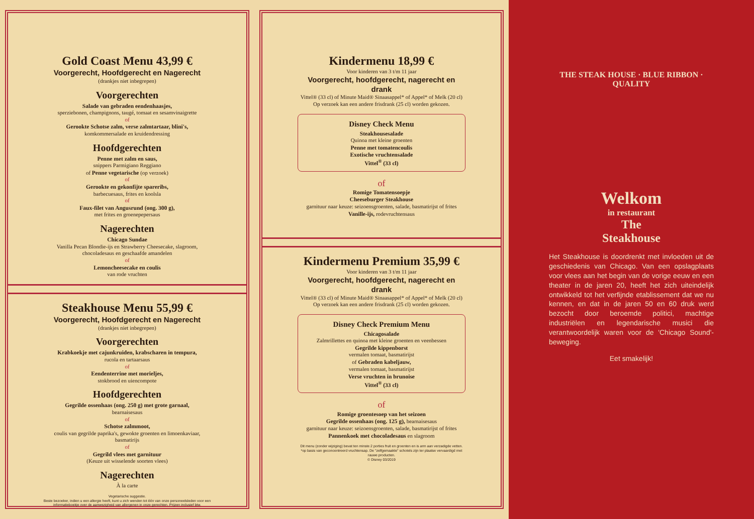Gold Coast Menu 43,99 €
Voorgerecht, Hoofdgerecht en Nagerecht
(drankjes niet inbegrepen)
Voorgerechten
Salade van gebraden eendenhaasjes,
sperziebonen, champignons, taugé, tomaat en sesamvinaigrette
of
Gerookte Schotse zalm, verse zalmtartaar, blini's,
komkommersalade en kruidendressing
Hoofdgerechten
Penne met zalm en saus,
snippers Parmigiano Reggiano
of Penne vegetarische (op verzoek)
of
Gerookte en gekonfijte spareribs,
barbecuesaus, frites en koolsla
of
Faux-filet van Angusrund (ong. 300 g),
met frites en groenepepersaus
Nagerechten
Chicago Sundae
Vanilla Pecan Blondie-ijs en Strawberry Cheesecake, slagroom, chocoladesaus en geschaafde amandelen
of
Lemoncheesecake en coulis
van rode vruchten
Steakhouse Menu 55,99 €
Voorgerecht, Hoofdgerecht en Nagerecht
(drankjes niet inbegrepen)
Voorgerechten
Krabkoekje met cajunkruiden, krabscharen in tempura,
rucola en tartaarsaus
of
Eendenterrine met morieljes,
stokbrood en uiencompote
Hoofdgerechten
Gegrilde ossenhaas (ong. 250 g) met grote garnaal,
bearnaisesaus
of
Schotse zalmmoot,
coulis van gegrilde paprika's, gewokte groenten en limoenkaviaar, basmatirijs
of
Gegrild vlees met garnituur
(Keuze uit wisselende soorten vlees)
Nagerechten
À la carte
Vegetarische suggestie.
Beste bezoeker, indien u een allergie heeft, kunt u zich wenden tot één van onze personeelsleden voor een informatieboekje over de aanwezigheid van allergenen in onze gerechten. Prijzen inclusief btw.
Kindermenu 18,99 €
Voor kinderen van 3 t/m 11 jaar
Voorgerecht, hoofdgerecht, nagerecht en drank
Vittel® (33 cl) of Minute Maid® Sinaasappel* of Appel* of Melk (20 cl)
Op verzoek kan een andere frisdrank (25 cl) worden gekozen.
Disney Check Menu
Steakhousesalade
Quinoa met kleine groenten
Penne met tomatencoulis
Exotische vruchtensalade
Vittel<sup>®</sup> (33 cl)
of
Romige Tomatensoepje
Cheeseburger Steakhouse
garnituur naar keuze: seizoensgroenten, salade, basmatirijst of frites
Vanille-ijs, rodevruchtensaus
Kindermenu Premium 35,99 €
Voor kinderen van 3 t/m 11 jaar
Voorgerecht, hoofdgerecht, nagerecht en drank
Vittel® (33 cl) of Minute Maid® Sinaasappel* of Appel* of Melk (20 cl)
Op verzoek kan een andere frisdrank (25 cl) worden gekozen.
Disney Check Premium Menu
Chicagosalade
Zalmrillettes en quinoa met kleine groenten en veenbessen
Gegrilde kippenborst
vermalen tomaat, basmatirijst
of Gebraden kabeljauw,
vermalen tomaat, basmatirijst
Verse vruchten in brunoise
Vittel<sup>®</sup> (33 cl)
of
Romige groentesoep van het seizoen
Gegrilde ossenhaas (ong. 125 g), bearnaisesaus
garnituur naar keuze: seizoensgroenten, salade, basmatirijst of frites
Pannenkoek met chocoladesaus en slagroom
Dit menu (zonder wijziging) bevat ten minste 2 porties fruit en groenten en is arm aan verzadigde vetten.
*op basis van geconcentreerd vruchtensap. De "zelfgemaakte" schotels zijn ter plaatse vervaardigd met rauwe producten.
© Disney 03/2019
THE STEAK HOUSE · BLUE RIBBON · QUALITY
Welkom
in restaurant
The
Steakhouse
Het Steakhouse is doordrenkt met invloeden uit de geschiedenis van Chicago. Van een opslagplaats voor vlees aan het begin van de vorige eeuw en een theater in de jaren 20, heeft het zich uiteindelijk ontwikkeld tot het verfijnde etablissement dat we nu kennen, en dat in de jaren 50 en 60 druk werd bezocht door beroemde politici, machtige industriëlen en legendarische musici die verantwoordelijk waren voor de 'Chicago Sound'-beweging.
Eet smakelijk!